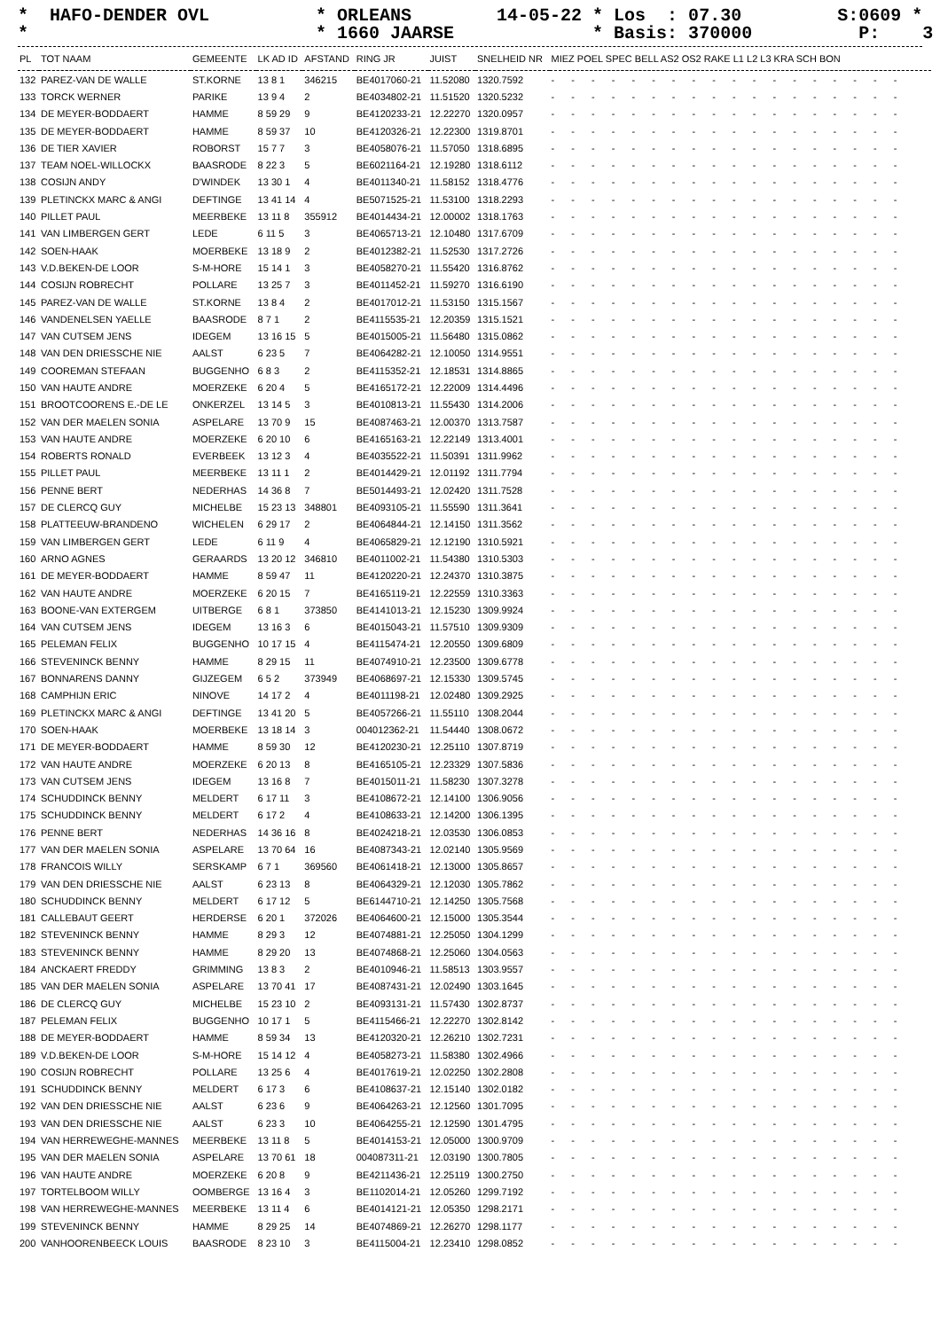* HAFO-DENDER OVL * ORLEANS 14-05-22 * Los : 07.30 S:0609 * * * 1660 JAARSE * Basis: 370000 P: 3 *
| PL | TOT NAAM | GEMEENTE | LK AD ID | AFSTAND | RING JR | JUIST | SNELHEID NR | MIEZ POEL SPEC BELL AS2 OS2 RAKE L1 L2 L3 KRA SCH BON |
| --- | --- | --- | --- | --- | --- | --- | --- | --- |
| 132 | PAREZ-VAN DE WALLE | ST.KORNE | 13 8 1 | 346215 | BE4017060-21 | 11.52080 | 1320.7592 | - - - - - - - - - - - - - - - - - - |
| 133 | TORCK WERNER | PARIKE | 13 9 4 | 2 | BE4034802-21 | 11.51520 | 1320.5232 | - - - - - - - - - - - - - - - - - - |
| 134 | DE MEYER-BODDAERT | HAMME | 8 59 29 | 9 | BE4120233-21 | 12.22270 | 1320.0957 | - - - - - - - - - - - - - - - - - - |
| 135 | DE MEYER-BODDAERT | HAMME | 8 59 37 | 10 | BE4120326-21 | 12.22300 | 1319.8701 | - - - - - - - - - - - - - - - - - - |
| 136 | DE TIER XAVIER | ROBORST | 15 7 7 | 3 | BE4058076-21 | 11.57050 | 1318.6895 | - - - - - - - - - - - - - - - - - - |
| 137 | TEAM NOEL-WILLOCKX | BAASRODE | 8 22 3 | 5 | BE6021164-21 | 12.19280 | 1318.6112 | - - - - - - - - - - - - - - - - - - |
| 138 | COSIJN ANDY | D'WINDEK | 13 30 1 | 4 | BE4011340-21 | 11.58152 | 1318.4776 | - - - - - - - - - - - - - - - - - - |
| 139 | PLETINCKX MARC & ANGI | DEFTINGE | 13 41 14 | 4 | BE5071525-21 | 11.53100 | 1318.2293 | - - - - - - - - - - - - - - - - - - |
| 140 | PILLET PAUL | MEERBEKE | 13 11 8 | 355912 | BE4014434-21 | 12.00002 | 1318.1763 | - - - - - - - - - - - - - - - - - - |
| 141 | VAN LIMBERGEN GERT | LEDE | 6 11 5 | 3 | BE4065713-21 | 12.10480 | 1317.6709 | - - - - - - - - - - - - - - - - - - |
| 142 | SOEN-HAAK | MOERBEKE | 13 18 9 | 2 | BE4012382-21 | 11.52530 | 1317.2726 | - - - - - - - - - - - - - - - - - - |
| 143 | V.D.BEKEN-DE LOOR | S-M-HORE | 15 14 1 | 3 | BE4058270-21 | 11.55420 | 1316.8762 | - - - - - - - - - - - - - - - - - - |
| 144 | COSIJN ROBRECHT | POLLARE | 13 25 7 | 3 | BE4011452-21 | 11.59270 | 1316.6190 | - - - - - - - - - - - - - - - - - - |
| 145 | PAREZ-VAN DE WALLE | ST.KORNE | 13 8 4 | 2 | BE4017012-21 | 11.53150 | 1315.1567 | - - - - - - - - - - - - - - - - - - |
| 146 | VANDENELSEN YAELLE | BAASRODE | 8 7 1 | 2 | BE4115535-21 | 12.20359 | 1315.1521 | - - - - - - - - - - - - - - - - - - |
| 147 | VAN CUTSEM JENS | IDEGEM | 13 16 15 | 5 | BE4015005-21 | 11.56480 | 1315.0862 | - - - - - - - - - - - - - - - - - - |
| 148 | VAN DEN DRIESSCHE NIE | AALST | 6 23 5 | 7 | BE4064282-21 | 12.10050 | 1314.9551 | - - - - - - - - - - - - - - - - - - |
| 149 | COOREMAN STEFAAN | BUGGENHO | 6 8 3 | 2 | BE4115352-21 | 12.18531 | 1314.8865 | - - - - - - - - - - - - - - - - - - |
| 150 | VAN HAUTE ANDRE | MOERZEKE | 6 20 4 | 5 | BE4165172-21 | 12.22009 | 1314.4496 | - - - - - - - - - - - - - - - - - - |
| 151 | BROOTCOORENS E.-DE LE | ONKERZEL | 13 14 5 | 3 | BE4010813-21 | 11.55430 | 1314.2006 | - - - - - - - - - - - - - - - - - - |
| 152 | VAN DER MAELEN SONIA | ASPELARE | 13 70 9 | 15 | BE4087463-21 | 12.00370 | 1313.7587 | - - - - - - - - - - - - - - - - - - |
| 153 | VAN HAUTE ANDRE | MOERZEKE | 6 20 10 | 6 | BE4165163-21 | 12.22149 | 1313.4001 | - - - - - - - - - - - - - - - - - - |
| 154 | ROBERTS RONALD | EVERBEEK | 13 12 3 | 4 | BE4035522-21 | 11.50391 | 1311.9962 | - - - - - - - - - - - - - - - - - - |
| 155 | PILLET PAUL | MEERBEKE | 13 11 1 | 2 | BE4014429-21 | 12.01192 | 1311.7794 | - - - - - - - - - - - - - - - - - - |
| 156 | PENNE BERT | NEDERHAS | 14 36 8 | 7 | BE5014493-21 | 12.02420 | 1311.7528 | - - - - - - - - - - - - - - - - - - |
| 157 | DE CLERCQ GUY | MICHELBE | 15 23 13 | 348801 | BE4093105-21 | 11.55590 | 1311.3641 | - - - - - - - - - - - - - - - - - - |
| 158 | PLATTEEUW-BRANDENO | WICHELEN | 6 29 17 | 2 | BE4064844-21 | 12.14150 | 1311.3562 | - - - - - - - - - - - - - - - - - - |
| 159 | VAN LIMBERGEN GERT | LEDE | 6 11 9 | 4 | BE4065829-21 | 12.12190 | 1310.5921 | - - - - - - - - - - - - - - - - - - |
| 160 | ARNO AGNES | GERAARDS | 13 20 12 | 346810 | BE4011002-21 | 11.54380 | 1310.5303 | - - - - - - - - - - - - - - - - - - |
| 161 | DE MEYER-BODDAERT | HAMME | 8 59 47 | 11 | BE4120220-21 | 12.24370 | 1310.3875 | - - - - - - - - - - - - - - - - - - |
| 162 | VAN HAUTE ANDRE | MOERZEKE | 6 20 15 | 7 | BE4165119-21 | 12.22559 | 1310.3363 | - - - - - - - - - - - - - - - - - - |
| 163 | BOONE-VAN EXTERGEM | UITBERGE | 6 8 1 | 373850 | BE4141013-21 | 12.15230 | 1309.9924 | - - - - - - - - - - - - - - - - - - |
| 164 | VAN CUTSEM JENS | IDEGEM | 13 16 3 | 6 | BE4015043-21 | 11.57510 | 1309.9309 | - - - - - - - - - - - - - - - - - - |
| 165 | PELEMAN FELIX | BUGGENHO | 10 17 15 | 4 | BE4115474-21 | 12.20550 | 1309.6809 | - - - - - - - - - - - - - - - - - - |
| 166 | STEVENINCK BENNY | HAMME | 8 29 15 | 11 | BE4074910-21 | 12.23500 | 1309.6778 | - - - - - - - - - - - - - - - - - - |
| 167 | BONNARENS DANNY | GIJZEGEM | 6 5 2 | 373949 | BE4068697-21 | 12.15330 | 1309.5745 | - - - - - - - - - - - - - - - - - - |
| 168 | CAMPHIJN ERIC | NINOVE | 14 17 2 | 4 | BE4011198-21 | 12.02480 | 1309.2925 | - - - - - - - - - - - - - - - - - - |
| 169 | PLETINCKX MARC & ANGI | DEFTINGE | 13 41 20 | 5 | BE4057266-21 | 11.55110 | 1308.2044 | - - - - - - - - - - - - - - - - - - |
| 170 | SOEN-HAAK | MOERBEKE | 13 18 14 | 3 | 004012362-21 | 11.54440 | 1308.0672 | - - - - - - - - - - - - - - - - - - |
| 171 | DE MEYER-BODDAERT | HAMME | 8 59 30 | 12 | BE4120230-21 | 12.25110 | 1307.8719 | - - - - - - - - - - - - - - - - - - |
| 172 | VAN HAUTE ANDRE | MOERZEKE | 6 20 13 | 8 | BE4165105-21 | 12.23329 | 1307.5836 | - - - - - - - - - - - - - - - - - - |
| 173 | VAN CUTSEM JENS | IDEGEM | 13 16 8 | 7 | BE4015011-21 | 11.58230 | 1307.3278 | - - - - - - - - - - - - - - - - - - |
| 174 | SCHUDDINCK BENNY | MELDERT | 6 17 11 | 3 | BE4108672-21 | 12.14100 | 1306.9056 | - - - - - - - - - - - - - - - - - - |
| 175 | SCHUDDINCK BENNY | MELDERT | 6 17 2 | 4 | BE4108633-21 | 12.14200 | 1306.1395 | - - - - - - - - - - - - - - - - - - |
| 176 | PENNE BERT | NEDERHAS | 14 36 16 | 8 | BE4024218-21 | 12.03530 | 1306.0853 | - - - - - - - - - - - - - - - - - - |
| 177 | VAN DER MAELEN SONIA | ASPELARE | 13 70 64 | 16 | BE4087343-21 | 12.02140 | 1305.9569 | - - - - - - - - - - - - - - - - - - |
| 178 | FRANCOIS WILLY | SERSKAMP | 6 7 1 | 369560 | BE4061418-21 | 12.13000 | 1305.8657 | - - - - - - - - - - - - - - - - - - |
| 179 | VAN DEN DRIESSCHE NIE | AALST | 6 23 13 | 8 | BE4064329-21 | 12.12030 | 1305.7862 | - - - - - - - - - - - - - - - - - - |
| 180 | SCHUDDINCK BENNY | MELDERT | 6 17 12 | 5 | BE6144710-21 | 12.14250 | 1305.7568 | - - - - - - - - - - - - - - - - - - |
| 181 | CALLEBAUT GEERT | HERDERSE | 6 20 1 | 372026 | BE4064600-21 | 12.15000 | 1305.3544 | - - - - - - - - - - - - - - - - - - |
| 182 | STEVENINCK BENNY | HAMME | 8 29 3 | 12 | BE4074881-21 | 12.25050 | 1304.1299 | - - - - - - - - - - - - - - - - - - |
| 183 | STEVENINCK BENNY | HAMME | 8 29 20 | 13 | BE4074868-21 | 12.25060 | 1304.0563 | - - - - - - - - - - - - - - - - - - |
| 184 | ANCKAERT FREDDY | GRIMMING | 13 8 3 | 2 | BE4010946-21 | 11.58513 | 1303.9557 | - - - - - - - - - - - - - - - - - - |
| 185 | VAN DER MAELEN SONIA | ASPELARE | 13 70 41 | 17 | BE4087431-21 | 12.02490 | 1303.1645 | - - - - - - - - - - - - - - - - - - |
| 186 | DE CLERCQ GUY | MICHELBE | 15 23 10 | 2 | BE4093131-21 | 11.57430 | 1302.8737 | - - - - - - - - - - - - - - - - - - |
| 187 | PELEMAN FELIX | BUGGENHO | 10 17 1 | 5 | BE4115466-21 | 12.22270 | 1302.8142 | - - - - - - - - - - - - - - - - - - |
| 188 | DE MEYER-BODDAERT | HAMME | 8 59 34 | 13 | BE4120320-21 | 12.26210 | 1302.7231 | - - - - - - - - - - - - - - - - - - |
| 189 | V.D.BEKEN-DE LOOR | S-M-HORE | 15 14 12 | 4 | BE4058273-21 | 11.58380 | 1302.4966 | - - - - - - - - - - - - - - - - - - |
| 190 | COSIJN ROBRECHT | POLLARE | 13 25 6 | 4 | BE4017619-21 | 12.02250 | 1302.2808 | - - - - - - - - - - - - - - - - - - |
| 191 | SCHUDDINCK BENNY | MELDERT | 6 17 3 | 6 | BE4108637-21 | 12.15140 | 1302.0182 | - - - - - - - - - - - - - - - - - - |
| 192 | VAN DEN DRIESSCHE NIE | AALST | 6 23 6 | 9 | BE4064263-21 | 12.12560 | 1301.7095 | - - - - - - - - - - - - - - - - - - |
| 193 | VAN DEN DRIESSCHE NIE | AALST | 6 23 3 | 10 | BE4064255-21 | 12.12590 | 1301.4795 | - - - - - - - - - - - - - - - - - - |
| 194 | VAN HERREWEGHE-MANNES | MEERBEKE | 13 11 8 | 5 | BE4014153-21 | 12.05000 | 1300.9709 | - - - - - - - - - - - - - - - - - - |
| 195 | VAN DER MAELEN SONIA | ASPELARE | 13 70 61 | 18 | 004087311-21 | 12.03190 | 1300.7805 | - - - - - - - - - - - - - - - - - - |
| 196 | VAN HAUTE ANDRE | MOERZEKE | 6 20 8 | 9 | BE4211436-21 | 12.25119 | 1300.2750 | - - - - - - - - - - - - - - - - - - |
| 197 | TORTELBOOM WILLY | OOMBERGE | 13 16 4 | 3 | BE1102014-21 | 12.05260 | 1299.7192 | - - - - - - - - - - - - - - - - - - |
| 198 | VAN HERREWEGHE-MANNES | MEERBEKE | 13 11 4 | 6 | BE4014121-21 | 12.05350 | 1298.2171 | - - - - - - - - - - - - - - - - - - |
| 199 | STEVENINCK BENNY | HAMME | 8 29 25 | 14 | BE4074869-21 | 12.26270 | 1298.1177 | - - - - - - - - - - - - - - - - - - |
| 200 | VANHOORENBEECK LOUIS | BAASRODE | 8 23 10 | 3 | BE4115004-21 | 12.23410 | 1298.0852 | - - - - - - - - - - - - - - - - - - |